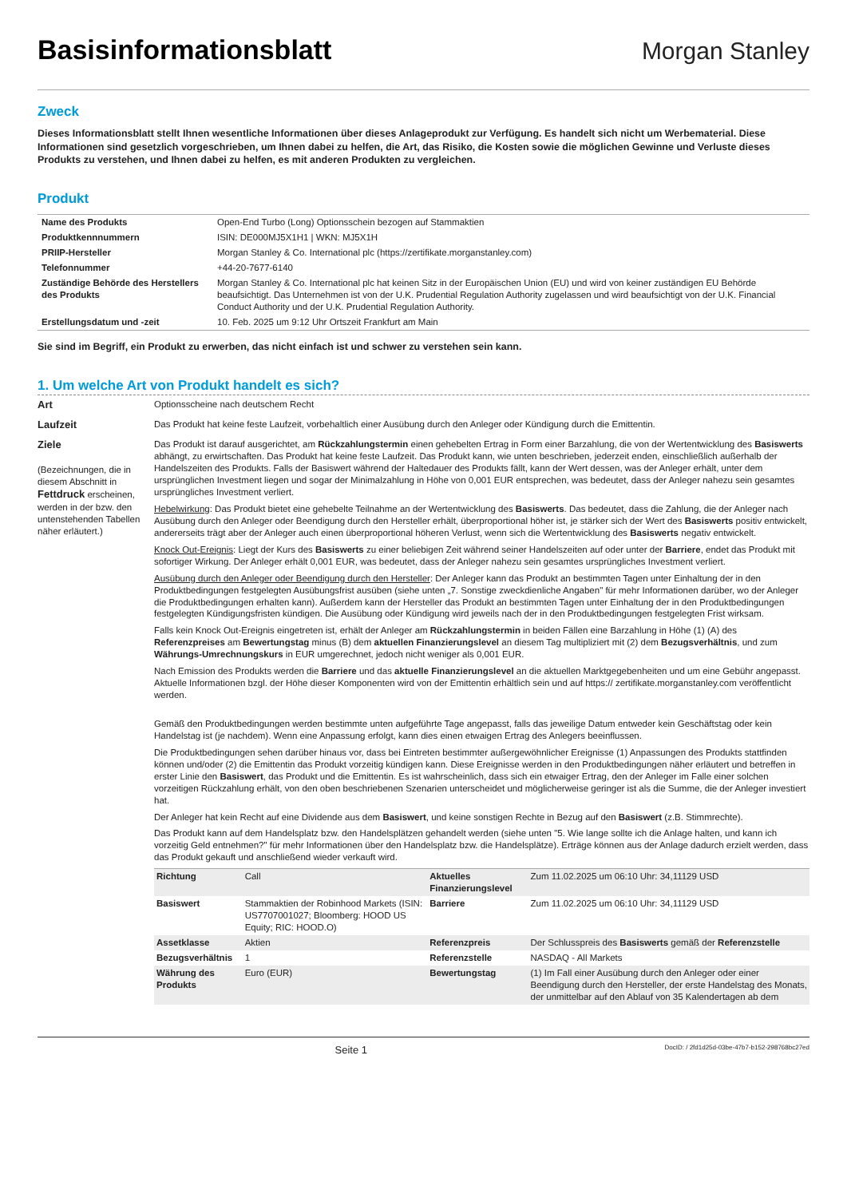Basisinformationsblatt
Morgan Stanley
Zweck
Dieses Informationsblatt stellt Ihnen wesentliche Informationen über dieses Anlageprodukt zur Verfügung. Es handelt sich nicht um Werbematerial. Diese Informationen sind gesetzlich vorgeschrieben, um Ihnen dabei zu helfen, die Art, das Risiko, die Kosten sowie die möglichen Gewinne und Verluste dieses Produkts zu verstehen, und Ihnen dabei zu helfen, es mit anderen Produkten zu vergleichen.
Produkt
| Name des Produkts | Open-End Turbo (Long) Optionsschein bezogen auf Stammaktien |
| Produktkennnummern | ISIN: DE000MJ5X1H1 / WKN: MJ5X1H |
| PRIIP-Hersteller | Morgan Stanley & Co. International plc (https://zertifikate.morganstanley.com) |
| Telefonnummer | +44-20-7677-6140 |
| Zuständige Behörde des Herstellers des Produkts | Morgan Stanley & Co. International plc hat keinen Sitz in der Europäischen Union (EU) und wird von keiner zuständigen EU Behörde beaufsichtigt. Das Unternehmen ist von der U.K. Prudential Regulation Authority zugelassen und wird beaufsichtigt von der U.K. Financial Conduct Authority und der U.K. Prudential Regulation Authority. |
| Erstellungsdatum und -zeit | 10. Feb. 2025 um 9:12 Uhr Ortszeit Frankfurt am Main |
Sie sind im Begriff, ein Produkt zu erwerben, das nicht einfach ist und schwer zu verstehen sein kann.
1. Um welche Art von Produkt handelt es sich?
Art Optionsscheine nach deutschem Recht
Laufzeit Das Produkt hat keine feste Laufzeit, vorbehaltlich einer Ausübung durch den Anleger oder Kündigung durch die Emittentin.
Ziele
(Bezeichnungen, die in diesem Abschnitt in Fettdruck erscheinen, werden in der bzw. den untenstehenden Tabellen näher erläutert.)
Das Produkt ist darauf ausgerichtet, am Rückzahlungstermin einen gehebelten Ertrag in Form einer Barzahlung, die von der Wertentwicklung des Basiswerts abhängt, zu erwirtschaften. Das Produkt hat keine feste Laufzeit. Das Produkt kann, wie unten beschrieben, jederzeit enden, einschließlich außerhalb der Handelszeiten des Produkts. Falls der Basiswert während der Haltedauer des Produkts fällt, kann der Wert dessen, was der Anleger erhält, unter dem ursprünglichen Investment liegen und sogar der Minimalzahlung in Höhe von 0,001 EUR entsprechen, was bedeutet, dass der Anleger nahezu sein gesamtes ursprüngliches Investment verliert.
Hebelwirkung: Das Produkt bietet eine gehebelte Teilnahme an der Wertentwicklung des Basiswerts. Das bedeutet, dass die Zahlung, die der Anleger nach Ausübung durch den Anleger oder Beendigung durch den Hersteller erhält, überproportional höher ist, je stärker sich der Wert des Basiswerts positiv entwickelt, andererseits trägt aber der Anleger auch einen überproportional höheren Verlust, wenn sich die Wertentwicklung des Basiswerts negativ entwickelt.
Knock Out-Ereignis: Liegt der Kurs des Basiswerts zu einer beliebigen Zeit während seiner Handelszeiten auf oder unter der Barriere, endet das Produkt mit sofortiger Wirkung. Der Anleger erhält 0,001 EUR, was bedeutet, dass der Anleger nahezu sein gesamtes ursprüngliches Investment verliert.
Ausübung durch den Anleger oder Beendigung durch den Hersteller: Der Anleger kann das Produkt an bestimmten Tagen unter Einhaltung der in den Produktbedingungen festgelegten Ausübungsfrist ausüben (siehe unten „7. Sonstige zweckdienliche Angaben" für mehr Informationen darüber, wo der Anleger die Produktbedingungen erhalten kann). Außerdem kann der Hersteller das Produkt an bestimmten Tagen unter Einhaltung der in den Produktbedingungen festgelegten Kündigungsfristen kündigen. Die Ausübung oder Kündigung wird jeweils nach der in den Produktbedingungen festgelegten Frist wirksam.
Falls kein Knock Out-Ereignis eingetreten ist, erhält der Anleger am Rückzahlungstermin in beiden Fällen eine Barzahlung in Höhe (1) (A) des Referenzpreises am Bewertungstag minus (B) dem aktuellen Finanzierungslevel an diesem Tag multipliziert mit (2) dem Bezugsverhältnis, und zum Währungs-Umrechnungskurs in EUR umgerechnet, jedoch nicht weniger als 0,001 EUR.
Nach Emission des Produkts werden die Barriere und das aktuelle Finanzierungslevel an die aktuellen Marktgegebenheiten und um eine Gebühr angepasst. Aktuelle Informationen bzgl. der Höhe dieser Komponenten wird von der Emittentin erhältlich sein und auf https:// zertifikate.morganstanley.com veröffentlicht werden.
Gemäß den Produktbedingungen werden bestimmte unten aufgeführte Tage angepasst, falls das jeweilige Datum entweder kein Geschäftstag oder kein Handelstag ist (je nachdem). Wenn eine Anpassung erfolgt, kann dies einen etwaigen Ertrag des Anlegers beeinflussen.
Die Produktbedingungen sehen darüber hinaus vor, dass bei Eintreten bestimmter außergewöhnlicher Ereignisse (1) Anpassungen des Produkts stattfinden können und/oder (2) die Emittentin das Produkt vorzeitig kündigen kann. Diese Ereignisse werden in den Produktbedingungen näher erläutert und betreffen in erster Linie den Basiswert, das Produkt und die Emittentin. Es ist wahrscheinlich, dass sich ein etwaiger Ertrag, den der Anleger im Falle einer solchen vorzeitigen Rückzahlung erhält, von den oben beschriebenen Szenarien unterscheidet und möglicherweise geringer ist als die Summe, die der Anleger investiert hat.
Der Anleger hat kein Recht auf eine Dividende aus dem Basiswert, und keine sonstigen Rechte in Bezug auf den Basiswert (z.B. Stimmrechte).
Das Produkt kann auf dem Handelsplatz bzw. den Handelsplätzen gehandelt werden (siehe unten "5. Wie lange sollte ich die Anlage halten, und kann ich vorzeitig Geld entnehmen?" für mehr Informationen über den Handelsplatz bzw. die Handelsplätze). Erträge können aus der Anlage dadurch erzielt werden, dass das Produkt gekauft und anschließend wieder verkauft wird.
| Richtung | Call | Aktuelles Finanzierungslevel | Zum 11.02.2025 um 06:10 Uhr: 34,11129 USD |
| Basiswert | Stammaktien der Robinhood Markets (ISIN: US7707001027; Bloomberg: HOOD US Equity; RIC: HOOD.O) | Barriere | Zum 11.02.2025 um 06:10 Uhr: 34,11129 USD |
| Assetklasse | Aktien | Referenzpreis | Der Schlusspreis des Basiswerts gemäß der Referenzstelle |
| Bezugsverhältnis | 1 | Referenzstelle | NASDAQ - All Markets |
| Währung des Produkts | Euro (EUR) | Bewertungstag | (1) Im Fall einer Ausübung durch den Anleger oder einer Beendigung durch den Hersteller, der erste Handelstag des Monats, der unmittelbar auf den Ablauf von 35 Kalendertagen ab dem |
Seite 1 DocID: / 2fd1d25d-03be-47b7-b152-298768bc27ed